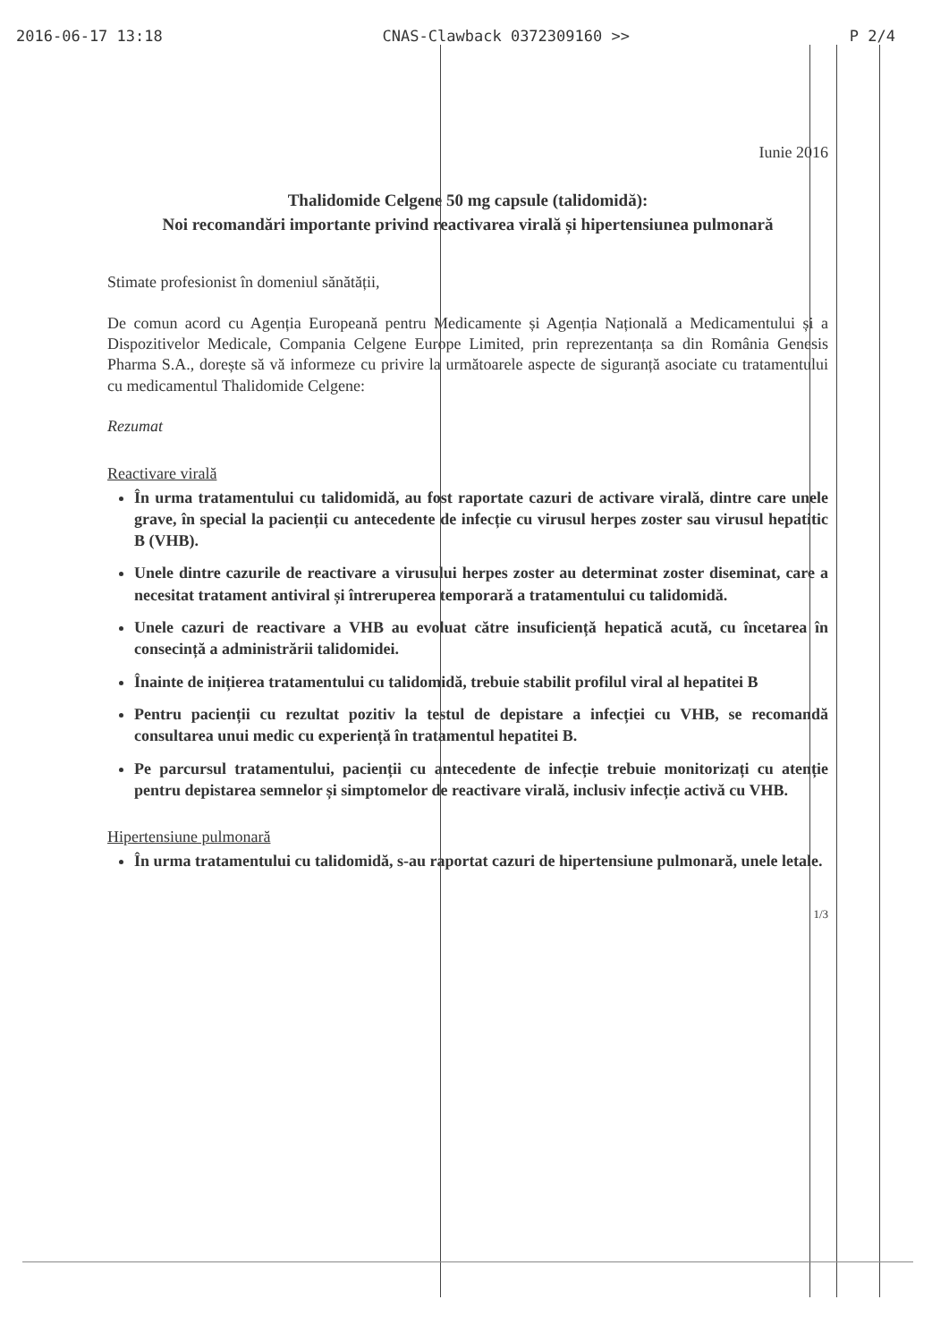2016-06-17 13:18 CNAS-Clawback 0372309160 >> P 2/4
Iunie 2016
Thalidomide Celgene 50 mg capsule (talidomidă):
Noi recomandări importante privind reactivarea virală și hipertensiunea pulmonară
Stimate profesionist în domeniul sănătății,
De comun acord cu Agenția Europeană pentru Medicamente și Agenția Națională a Medicamentului și a Dispozitivelor Medicale, Compania Celgene Europe Limited, prin reprezentanța sa din România Genesis Pharma S.A., dorește să vă informeze cu privire la următoarele aspecte de siguranță asociate cu tratamentului cu medicamentul Thalidomide Celgene:
Rezumat
Reactivare virală
În urma tratamentului cu talidomidă, au fost raportate cazuri de activare virală, dintre care unele grave, în special la pacienții cu antecedente de infecție cu virusul herpes zoster sau virusul hepatitic B (VHB).
Unele dintre cazurile de reactivare a virusului herpes zoster au determinat zoster diseminat, care a necesitat tratament antiviral și întreruperea temporară a tratamentului cu talidomidă.
Unele cazuri de reactivare a VHB au evoluat către insuficiență hepatică acută, cu încetarea în consecință a administrării talidomidei.
Înainte de inițierea tratamentului cu talidomidă, trebuie stabilit profilul viral al hepatitei B
Pentru pacienții cu rezultat pozitiv la testul de depistare a infecției cu VHB, se recomandă consultarea unui medic cu experiență în tratamentul hepatitei B.
Pe parcursul tratamentului, pacienții cu antecedente de infecție trebuie monitorizați cu atenție pentru depistarea semnelor și simptomelor de reactivare virală, inclusiv infecție activă cu VHB.
Hipertensiune pulmonară
În urma tratamentului cu talidomidă, s-au raportat cazuri de hipertensiune pulmonară, unele letale.
1/3